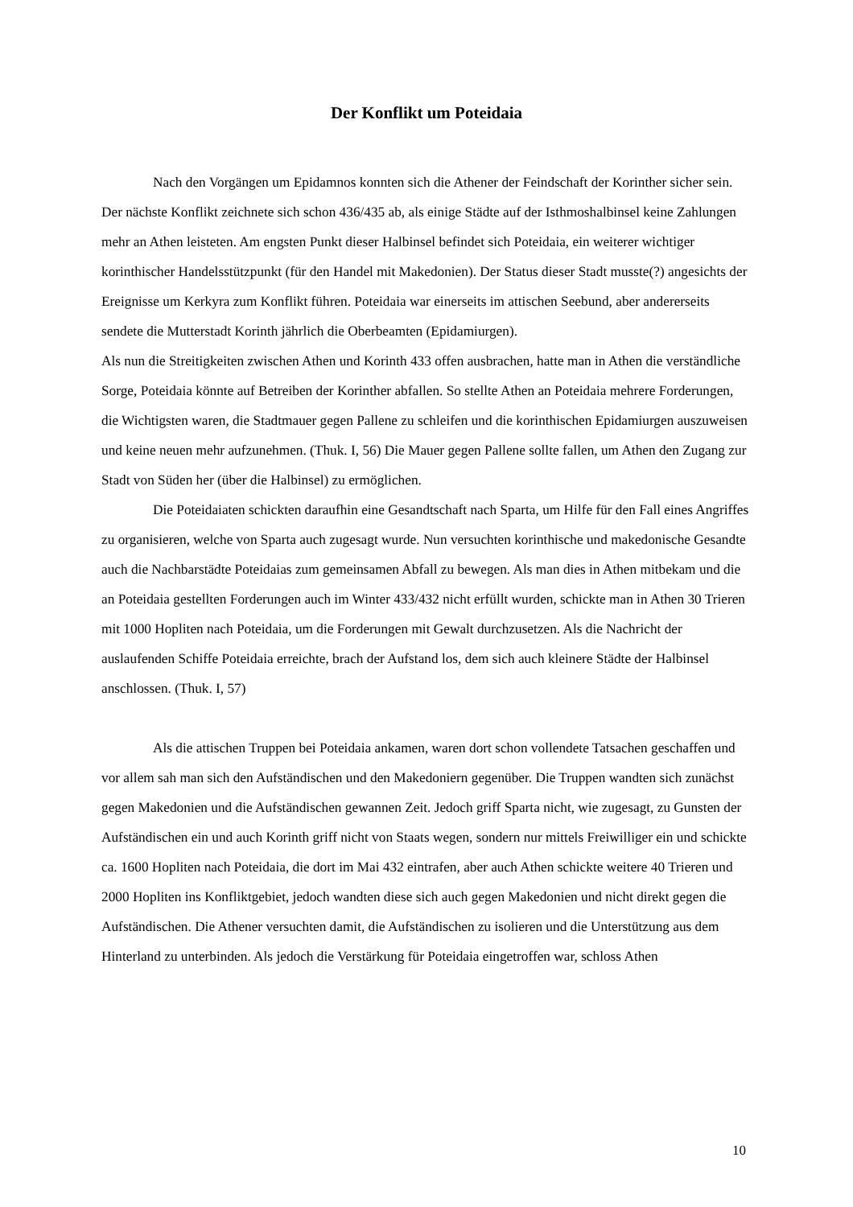Der Konflikt um Poteidaia
Nach den Vorgängen um Epidamnos konnten sich die Athener der Feindschaft der Korinther sicher sein. Der nächste Konflikt zeichnete sich schon 436/435 ab, als einige Städte auf der Isthmoshalbinsel keine Zahlungen mehr an Athen leisteten. Am engsten Punkt dieser Halbinsel befindet sich Poteidaia, ein weiterer wichtiger korinthischer Handelsstützpunkt (für den Handel mit Makedonien). Der Status dieser Stadt musste(?) angesichts der Ereignisse um Kerkyra zum Konflikt führen. Poteidaia war einerseits im attischen Seebund, aber andererseits sendete die Mutterstadt Korinth jährlich die Oberbeamten (Epidamiurgen).
Als nun die Streitigkeiten zwischen Athen und Korinth 433 offen ausbrachen, hatte man in Athen die verständliche Sorge, Poteidaia könnte auf Betreiben der Korinther abfallen. So stellte Athen an Poteidaia mehrere Forderungen, die Wichtigsten waren, die Stadtmauer gegen Pallene zu schleifen und die korinthischen Epidamiurgen auszuweisen und keine neuen mehr aufzunehmen. (Thuk. I, 56) Die Mauer gegen Pallene sollte fallen, um Athen den Zugang zur Stadt von Süden her (über die Halbinsel) zu ermöglichen.
Die Poteidaiaten schickten daraufhin eine Gesandtschaft nach Sparta, um Hilfe für den Fall eines Angriffes zu organisieren, welche von Sparta auch zugesagt wurde. Nun versuchten korinthische und makedonische Gesandte auch die Nachbarstädte Poteidaias zum gemeinsamen Abfall zu bewegen. Als man dies in Athen mitbekam und die an Poteidaia gestellten Forderungen auch im Winter 433/432 nicht erfüllt wurden, schickte man in Athen 30 Trieren mit 1000 Hopliten nach Poteidaia, um die Forderungen mit Gewalt durchzusetzen. Als die Nachricht der auslaufenden Schiffe Poteidaia erreichte, brach der Aufstand los, dem sich auch kleinere Städte der Halbinsel anschlossen. (Thuk. I, 57)
Als die attischen Truppen bei Poteidaia ankamen, waren dort schon vollendete Tatsachen geschaffen und vor allem sah man sich den Aufständischen und den Makedoniern gegenüber. Die Truppen wandten sich zunächst gegen Makedonien und die Aufständischen gewannen Zeit. Jedoch griff Sparta nicht, wie zugesagt, zu Gunsten der Aufständischen ein und auch Korinth griff nicht von Staats wegen, sondern nur mittels Freiwilliger ein und schickte ca. 1600 Hopliten nach Poteidaia, die dort im Mai 432 eintrafen, aber auch Athen schickte weitere 40 Trieren und 2000 Hopliten ins Konfliktgebiet, jedoch wandten diese sich auch gegen Makedonien und nicht direkt gegen die Aufständischen. Die Athener versuchten damit, die Aufständischen zu isolieren und die Unterstützung aus dem Hinterland zu unterbinden. Als jedoch die Verstärkung für Poteidaia eingetroffen war, schloss Athen
10